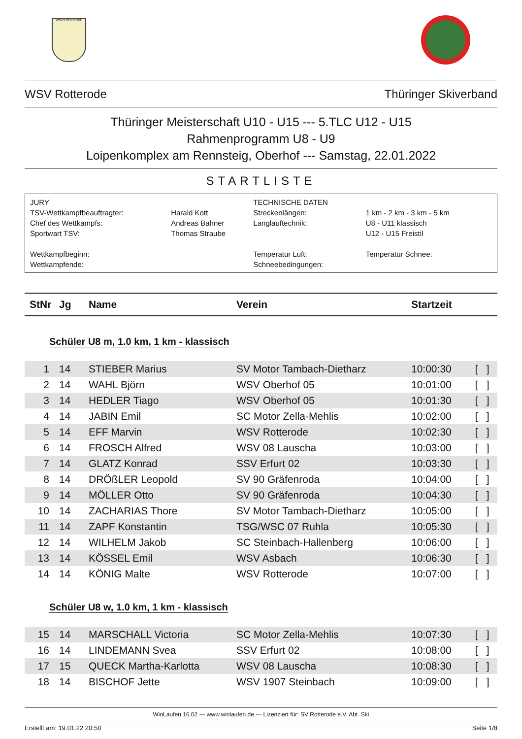WSV ROTTERODE
WSV Rotterode Thüringer Skiverband
Thüringer Meisterschaft U10 - U15 --- 5.TLC U12 - U15
Rahmenprogramm U8 - U9
Loipenkomplex am Rennsteig, Oberhof --- Samstag, 22.01.2022
STARTLISTE
| JURY | | TECHNISCHE DATEN | |
| TSV-Wettkampfbeauftragter: | Harald Kott | Streckenlängen: | 1 km - 2 km - 3 km - 5 km |
| Chef des Wettkampfs: | Andreas Bahner | Langlauftechnik: | U8 - U11 klassisch |
| Sportwart TSV: | Thomas Straube | | U12 - U15 Freistil |
| Wettkampfbeginn: | | Temperatur Luft: | Temperatur Schnee: |
| Wettkampfende: | | Schneebedingungen: | |
| StNr | Jg | Name | Verein | Startzeit | |
| --- | --- | --- | --- | --- | --- |
| Schüler U8 m, 1.0 km, 1 km - klassisch | | | | | |
| 1 | 14 | STIEBER Marius | SV Motor Tambach-Dietharz | 10:00:30 | [ ] |
| 2 | 14 | WAHL Björn | WSV Oberhof 05 | 10:01:00 | [ ] |
| 3 | 14 | HEDLER Tiago | WSV Oberhof 05 | 10:01:30 | [ ] |
| 4 | 14 | JABIN Emil | SC Motor Zella-Mehlis | 10:02:00 | [ ] |
| 5 | 14 | EFF Marvin | WSV Rotterode | 10:02:30 | [ ] |
| 6 | 14 | FROSCH Alfred | WSV 08 Lauscha | 10:03:00 | [ ] |
| 7 | 14 | GLATZ Konrad | SSV Erfurt 02 | 10:03:30 | [ ] |
| 8 | 14 | DRÖßLER Leopold | SV 90 Gräfenroda | 10:04:00 | [ ] |
| 9 | 14 | MÖLLER Otto | SV 90 Gräfenroda | 10:04:30 | [ ] |
| 10 | 14 | ZACHARIAS Thore | SV Motor Tambach-Dietharz | 10:05:00 | [ ] |
| 11 | 14 | ZAPF Konstantin | TSG/WSC 07 Ruhla | 10:05:30 | [ ] |
| 12 | 14 | WILHELM Jakob | SC Steinbach-Hallenberg | 10:06:00 | [ ] |
| 13 | 14 | KÖSSEL Emil | WSV Asbach | 10:06:30 | [ ] |
| 14 | 14 | KÖNIG Malte | WSV Rotterode | 10:07:00 | [ ] |
| Schüler U8 w, 1.0 km, 1 km - klassisch | | | | | |
| 15 | 14 | MARSCHALL Victoria | SC Motor Zella-Mehlis | 10:07:30 | [ ] |
| 16 | 14 | LINDEMANN Svea | SSV Erfurt 02 | 10:08:00 | [ ] |
| 17 | 15 | QUECK Martha-Karlotta | WSV 08 Lauscha | 10:08:30 | [ ] |
| 18 | 14 | BISCHOF Jette | WSV 1907 Steinbach | 10:09:00 | [ ] |
WinLaufen 16.02 --- www.winlaufen.de --- Lizenziert für: SV Rotterode e.V. Abt. Ski
Erstellt am: 19.01.22 20:50 Seite 1/8